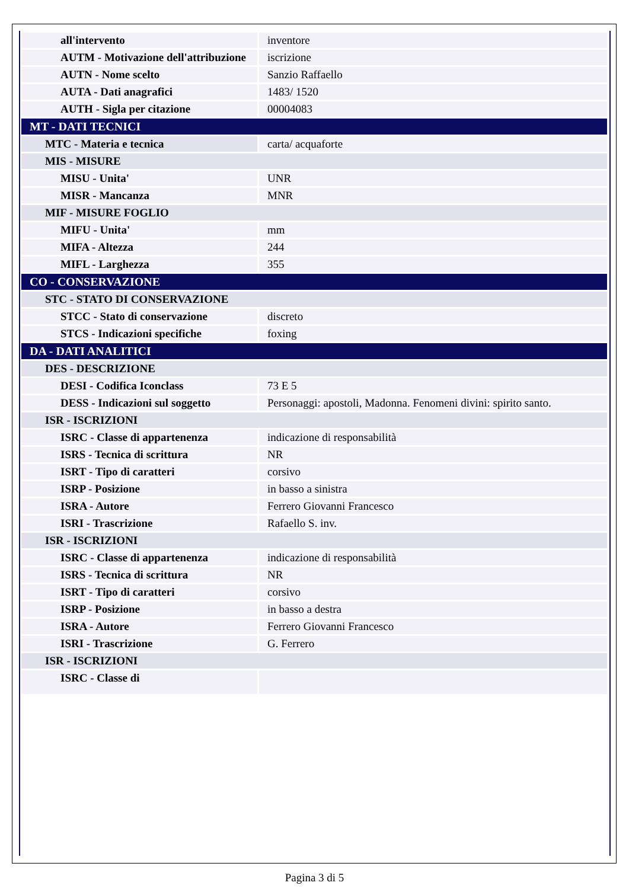| all'intervento | inventore |
| AUTM - Motivazione dell'attribuzione | iscrizione |
| AUTN - Nome scelto | Sanzio Raffaello |
| AUTA - Dati anagrafici | 1483/ 1520 |
| AUTH - Sigla per citazione | 00004083 |
| MT - DATI TECNICI | |
| MTC - Materia e tecnica | carta/ acquaforte |
| MIS - MISURE | |
| MISU - Unita' | UNR |
| MISR - Mancanza | MNR |
| MIF - MISURE FOGLIO | |
| MIFU - Unita' | mm |
| MIFA - Altezza | 244 |
| MIFL - Larghezza | 355 |
| CO - CONSERVAZIONE | |
| STC - STATO DI CONSERVAZIONE | |
| STCC - Stato di conservazione | discreto |
| STCS - Indicazioni specifiche | foxing |
| DA - DATI ANALITICI | |
| DES - DESCRIZIONE | |
| DESI - Codifica Iconclass | 73 E 5 |
| DESS - Indicazioni sul soggetto | Personaggi: apostoli, Madonna. Fenomeni divini: spirito santo. |
| ISR - ISCRIZIONI | |
| ISRC - Classe di appartenenza | indicazione di responsabilità |
| ISRS - Tecnica di scrittura | NR |
| ISRT - Tipo di caratteri | corsivo |
| ISRP - Posizione | in basso a sinistra |
| ISRA - Autore | Ferrero Giovanni Francesco |
| ISRI - Trascrizione | Rafaello S. inv. |
| ISR - ISCRIZIONI | |
| ISRC - Classe di appartenenza | indicazione di responsabilità |
| ISRS - Tecnica di scrittura | NR |
| ISRT - Tipo di caratteri | corsivo |
| ISRP - Posizione | in basso a destra |
| ISRA - Autore | Ferrero Giovanni Francesco |
| ISRI - Trascrizione | G. Ferrero |
| ISR - ISCRIZIONI | |
| ISRC - Classe di | |
Pagina 3 di 5